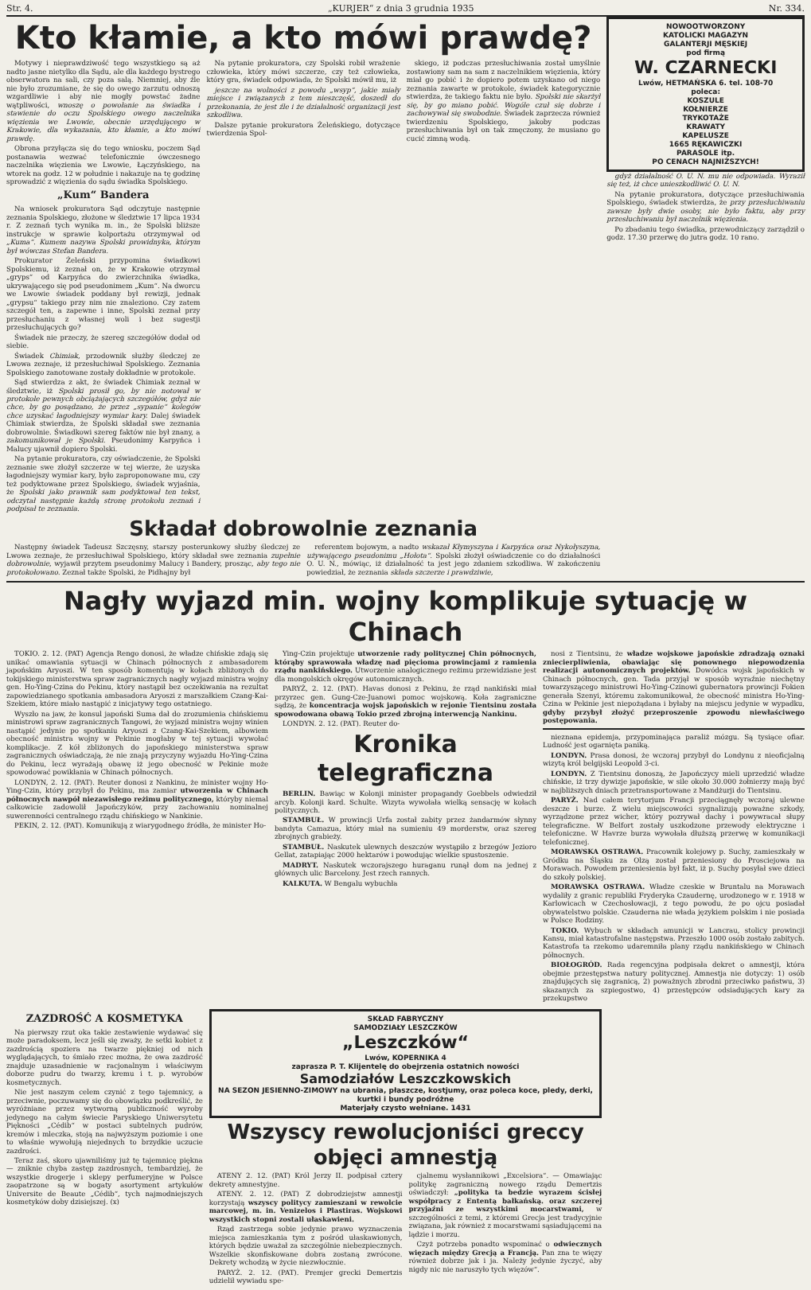Str. 4. „KURJER“ z dnia 3 grudnia 1935 Nr. 334.
Kto kłamie, a kto mówi prawdę?
Motywy i nieprawdziwość tego wszystkiego są aż nadto jasne nietylko dla Sądu, ale dla każdego bystrego obserwatora na sali, czy poza salą. Niemniej, aby źle nie było zrozumiane, że się do owego zarzutu odnoszą wzgardliwie i aby nie mogły powstać żadne wątpliwości, wnoszę o powołanie na świadka i stawienie do oczu Spolskiego owego naczelnika więzienia we Lwowie, obecnie urzędującego w Krakowie, dla wykazania, kto kłamie, a kto mówi prawdę.
Obrona przyłącza się do tego wniosku, poczem Sąd postanawia wezwać telefonicznie ówczesnego naczelnika więzienia we Lwowie, Łączyńskiego, na wtorek na godz. 12 w południe i nakazuje na tę godzinę sprowadzić z więzienia do sądu świadka Spolskiego.
„Kum“ Bandera
Na wniosek prokuratora Sąd odczytuje następnie zeznania Spolskiego, złożone w śledztwie 17 lipca 1934 r. Z zeznań tych wynika m. in., że Spolski bliższe instrukcje w sprawie kolportażu otrzymywał od „Kuma“. Kumem nazywa Spolski prowidnyka, którym był wówczas Stefan Bandera.
Prokurator Żeleński przypomina świadkowi Spolskiemu, iż zeznał on, że w Krakowie otrzymał „gryps“ od Karpyńca do zwierzchnika świadka, ukrywającego się pod pseudonimem „Kum“. Na dworcu we Lwowie świadek poddany był rewizji, jednak „grypsu“ takiego przy nim nie znaleziono. Czy zatem szczegół ten, a zapewne i inne, Spolski zeznał przy przesłuchaniu z własnej woli i bez sugestji przesłuchujących go?
Świadek nie przeczy, że szereg szczegółów dodał od siebie.
Świadek Chimiak, przodownik służby śledczej ze Lwowa zeznaje, iż przesłuchiwał Spolskiego. Zeznania Spolskiego zanotowane zostały dokładnie w protokole.
Sąd stwierdza z akt, że świadek Chimiak zeznał w śledztwie, iż Spolski prosił go, by nie notował w protokole pewnych obciążających szczegółów, gdyż nie chce, by go posądzano, że przez „sypanie“ kolegów chce uzyskać łagodniejszy wymiar kary. Dalej świadek Chimiak stwierdza, że Spolski składał swe zeznania dobrowolnie. Świadkowi szereg faktów nie był znany, a zakomunikował je Spolski. Pseudonimy Karpyńca i Malucy ujawnił dopiero Spolski.
Na pytanie prokuratora, czy oświadczenie, że Spolski zeznanie swe złożył szczerze w tej wierze, że uzyska łagodniejszy wymiar kary, było zaproponowane mu, czy też podyktowane przez Spolskiego, świadek wyjaśnia, że Spolski jako prawnik sam podyktował ten tekst, odczytał następnie każdą stronę protokołu zeznań i podpisał te zeznania.
Na pytanie prokuratora, czy Spolski robił wrażenie człowieka, który mówi szczerze, czy też człowieka, który gra, świadek odpowiada, że Spolski mówił mu, iż
jeszcze na wolności z powodu „wsyp“, jakie miały miejsce i związanych z tem nieszczęść, doszedł do przekonania, że jest źle i że działalność organizacji jest szkodliwa.
Dalsze pytanie prokuratora Żeleńskiego, dotyczące twierdzenia Spol-
skiego, iż podczas przesłuchiwania został umyślnie zostawiony sam na sam z naczelnikiem więzienia, który miał go pobić i że dopiero potem uzyskano od niego zeznania zawarte w protokole, świadek kategorycznie stwierdza, że takiego faktu nie było. Spolski nie skarżył się, by go miano pobić. Wogóle czuł się dobrze i zachowywał się swobodnie. Świadek zaprzecza również twierdzeniu Spolskiego, jakoby podczas przesłuchiwania był on tak zmęczony, że musiano go cucić zimną wodą.
Składał dobrowolnie zeznania
Następny świadek Tadeusz Szczęsny, starszy posterunkowy służby śledczej ze Lwowa zeznaje, że przesłuchiwał Spolskiego, który składał swe zeznania zupełnie dobrowolnie, wyjawił przytem pseudonimy Malucy i Bandery, prosząc, aby tego nie protokołowano. Zeznał także Spolski, że Pidhajny był
referentem bojowym, a nadto wskazał Kłymyszyna i Karpyńca oraz Nykołyszyna, używającego pseudonimu „Hołota“. Spolski złożył oświadczenie co do działalności O. U. N., mówiąc, iż działalność ta jest jego zdaniem szkodliwa. W zakończeniu powiedział, że zeznania składa szczerze i prawdziwie,
NOWOOTWORZONY
KATOLICKI MAGAZYN
GALANTERJI MĘSKIEJ
pod firmą
W. CZARNECKI
Lwów, HETMAŃSKA 6. tel. 108-70
poleca:
KOSZULE
KOŁNIERZE
TRYKOTAŻE
KRAWATY
KAPELUSZE
1665 RĘKAWICZKI
PARASOLE itp.
PO CENACH NAJNIŻSZYCH!
gdyż działalność O. U. N. mu nie odpowiada. Wyraził się też, iż chce unieszkodliwić O. U. N.
Na pytanie prokuratora, dotyczące przesłuchiwania Spolskiego, świadek stwierdza, że przy przesłuchiwaniu zawsze były dwie osoby, nie było faktu, aby przy przesłuchiwaniu był naczelnik więzienia.
Po zbadaniu tego świadka, przewodniczący zarządził o godz. 17.30 przerwę do jutra godz. 10 rano.
Nagły wyjazd min. wojny komplikuje sytuację w Chinach
TOKIO. 2. 12. (PAT) Agencja Rengo donosi, że władze chińskie zdają się unikać omawiania sytuacji w Chinach północnych z ambasadorem japońskim Aryoszi. W ten sposób komentują w kołach zbliżonych do tokijskiego ministerstwa spraw zagranicznych nagły wyjazd ministra wojny gen. Ho-Ying-Czina do Pekinu, który nastąpił bez oczekiwania na rezultat zapowiedzianego spotkania ambasadora Aryoszi z marszałkiem Czang-Kai-Szekiem, które miało nastąpić z inicjatywy tego ostatniego.
Wyszło na jaw, że konsul japoński Suma dał do zrozumienia chińskiemu ministrowi spraw zagranicznych Tangowi, że wyjazd ministra wojny winien nastąpić jedynie po spotkaniu Aryoszi z Czang-Kai-Szekiem, albowiem obecność ministra wojny w Pekinie mogłaby w tej sytuacji wywołać komplikacje. Z kół zbliżonych do japońskiego ministerstwa spraw zagranicznych oświadczają, że nie znają przyczyny wyjazdu Ho-Ying-Czina do Pekinu, lecz wyrażają obawę iż jego obecność w Pekinie może spowodować powikłania w Chinach północnych.
LONDYN, 2. 12. (PAT). Reuter donosi z Nankinu, że minister wojny Ho-Ying-Czin, który przybył do Pekinu, ma zamiar utworzenia w Chinach północnych nawpół niezawisłego reżimu politycznego, któryby niemal całkowicie zadowolił Japończyków, przy zachowaniu nominalnej suwerenności centralnego rządu chińskiego w Nankinie.
PEKIN, 2. 12. (PAT). Komunikują z wiarygodnego źródła, że minister Ho-
Ying-Czin projektuje utworzenie rady politycznej Chin północnych, którąby sprawowała władzę nad pięcioma prowincjami z ramienia rządu nankińskiego. Utworzenie analogicznego reżimu przewidziane jest dla mongolskich okręgów autonomicznych.
PARYŻ, 2. 12. (PAT). Havas donosi z Pekinu, że rząd nankiński miał przyrzec gen. Gung-Cze-Juanowi pomoc wojskową. Koła zagraniczne sądzą, że koncentracja wojsk japońskich w rejonie Tientsinu została spowodowana obawą Tokio przed zbrojną interwencją Nankinu.
LONDYN. 2. 12. (PAT). Reuter do-
Kronika telegraficzna
BERLIN. Bawiąc w Kolonji minister propagandy Goebbels odwiedził arcyb. Kolonji kard. Schulte. Wizyta wywołała wielką sensację w kołach politycznych.
STAMBUŁ. W prowincji Urfa został zabity przez żandarmów słynny bandyta Camazua, który miał na sumieniu 49 morderstw, oraz szereg zbrojnych grabieży.
STAMBUŁ. Naskutek ulewnych deszczów wystąpiło z brzegów Jezioro Gellat, zatapiając 2000 hektarów i powodując wielkie spustoszenie.
MADRYT. Naskutek wczorajszego huraganu runął dom na jednej z głównych ulic Barcelony. Jest rzech rannych.
KALKUTA. W Bengalu wybuchła
nosi z Tientsinu, że władze wojskowe japońskie zdradzają oznaki zniecierpliwienia, obawiając się ponownego niepowodzenia realizacji autonomicznych projektów. Dowódca wojsk japońskich w Chinach północnych, gen. Tada przyjął w sposób wyraźnie niechętny towarzyszącego ministrowi Ho-Ying-Czinowi gubernatora prowincji Fokien generała Szenyi, któremu zakomunikował, że obecność ministra Ho-Ying-Czina w Pekinie jest niepożądana i byłaby na miejscu jedynie w wypadku, gdyby przybył złożyć przeproszenie zpowodu niewłaściwego postępowania.
nieznana epidemja, przypominająca paraliż mózgu. Są tysiące ofiar. Ludność jest ogarnięta paniką.
LONDYN. Prasa donosi, że wczoraj przybył do Londynu z nieoficjalną wizytą król belgijski Leopold 3-ci.
LONDYN. Z Tientsinu donoszą, że Japończycy mieli uprzedzić władze chińskie, iż trzy dywizje japońskie, w sile około 30.000 żołnierzy mają być w najbliższych dniach przetransportowane z Mandżurji do Tientsinu.
PARYŻ. Nad całem terytorjum Francji przeciągnęły wczoraj ulewne deszcze i burze. Z wielu miejscowości sygnalizują poważne szkody, wyrządzone przez wicher, który pozrywał dachy i powywracał słupy telegraficzne. W Belfort zostały uszkodzone przewody elektryczne i telefoniczne. W Havrze burza wywołała dłuższą przerwę w komunikacji telefonicznej.
MORAWSKA OSTRAWA. Pracownik kolejowy p. Suchy, zamieszkały w Gródku na Śląsku za Olzą został przeniesiony do Prosciejowa na Morawach. Powodem przeniesienia był fakt, iż p. Suchy posyłał swe dzieci do szkoły polskiej.
MORAWSKA OSTRAWA. Władze czeskie w Bruntalu na Morawach wydaliły z granic republiki Fryderyka Czaudernę, urodzonego w r. 1918 w Karlowicach w Czechosłowacji, z tego powodu, że po ojcu posiadał obywatelstwo polskie. Czauderna nie włada językiem polskim i nie posiada w Polsce Rodziny.
TOKIO. Wybuch w składach amunicji w Lancrau, stolicy prowincji Kansu, miał katastrofalne następstwa. Przeszło 1000 osób zostało zabitych. Katastrofa ta rzekomo udaremniła plany rządu nankińskiego w Chinach północnych.
BIOŁOGRÓD. Rada regencyjna podpisała dekret o amnestji, która obejmie przestępstwa natury politycznej. Amnestja nie dotyczy: 1) osób znajdujących się zagranicą, 2) poważnych zbrodni przeciwko państwu, 3) skazanych za szpiegostwo, 4) przestępców odsiadujących kary za przekupstwo
ZAZDROŚĆ A KOSMETYKA
Na pierwszy rzut oka takie zestawienie wydawać się może paradoksem, lecz jeśli się zważy, że setki kobiet z zazdrością spoziera na twarze piękniej od nich wyglądających, to śmiało rzec można, że owa zazdrość znajduje uzasadnienie w racjonalnym i właściwym doborze pudru do twarzy, kremu i t. p. wyrobów kosmetycznych.
Nie jest naszym celem czynić z tego tajemnicy, a przeciwnie, poczuwamy się do obowiązku podkreślić, że wyróżniane przez wytworną publiczność wyroby jedynego na całym świecie Paryskiego Uniwersytetu Piękności „Cédib“ w postaci subtelnych pudrów, kremów i mleczka, stoją na najwyższym poziomie i one to właśnie wywołują niejednych to brzydkie uczucie zazdrości.
Teraz zaś, skoro ujawniliśmy już tę tajemnicę piękna — zniknie chyba zastęp zazdrosnych, tembardziej, że wszystkie drogerje i sklepy perfumeryjne w Polsce zaopatrzone są w bogaty asortyment artykułów Universite de Beaute „Cédib“, tych najmodniejszych kosmetyków doby dzisiejszej. (x)
SKŁAD FABRYCZNY
SAMODZIAŁY LESZCZKÓW
„Leszczków“
Lwów, KOPERNIKA 4
zaprasza P. T. Klijentelę do obejrzenia ostatnich nowości
Samodziałów Leszczkowskich
NA SEZON JESIENNO-ZIMOWY na ubrania, płaszcze, kostjumy, oraz poleca koce, pledy, derki, kurtki i bundy podróżne
Materjały czysto wełniane. 1431
Wszyscy rewolucjoniści greccy objęci amnestją
ATENY 2. 12. (PAT) Król Jerzy II. podpisał cztery dekrety amnestyjne.
ATENY. 2. 12. (PAT) Z dobrodziejstw amnestji korzystają wszyscy politycy zamieszani w rewolcie marcowej, m. in. Venizelos i Plastiras. Wojskowi wszystkich stopni zostali ułaskawieni.
Rząd zastrzega sobie jedynie prawo wyznaczenia miejsca zamieszkania tym z pośród ułaskawionych, których będzie uważał za szczególnie niebezpiecznych. Wszelkie skonfiskowane dobra zostaną zwrócone. Dekrety wchodzą w życie niezwłocznie.
PARYŻ. 2. 12. (PAT). Premjer grecki Demertzis udzielił wywiadu spe-
cjalnemu wysłannikowi „Excelsiora“. — Omawiając politykę zagraniczną nowego rządu Demertzis oświadczył: „polityka ta bedzie wyrazem ścisłej współpracy z Ententą bałkańską. oraz szczerej przyjaźni ze wszystkimi mocarstwami, w szczególności z temi, z któremi Grecja jest tradycyjnie związana, jak również z mocarstwami sąsiadującemi na lądzie i morzu.
Czyż potrzeba ponadto wspominać o odwiecznych więzach między Grecją a Francją. Pan zna te więzy również dobrze jak i ja. Należy jedynie życzyć, aby nigdy nic nie naruszyło tych więzów“.